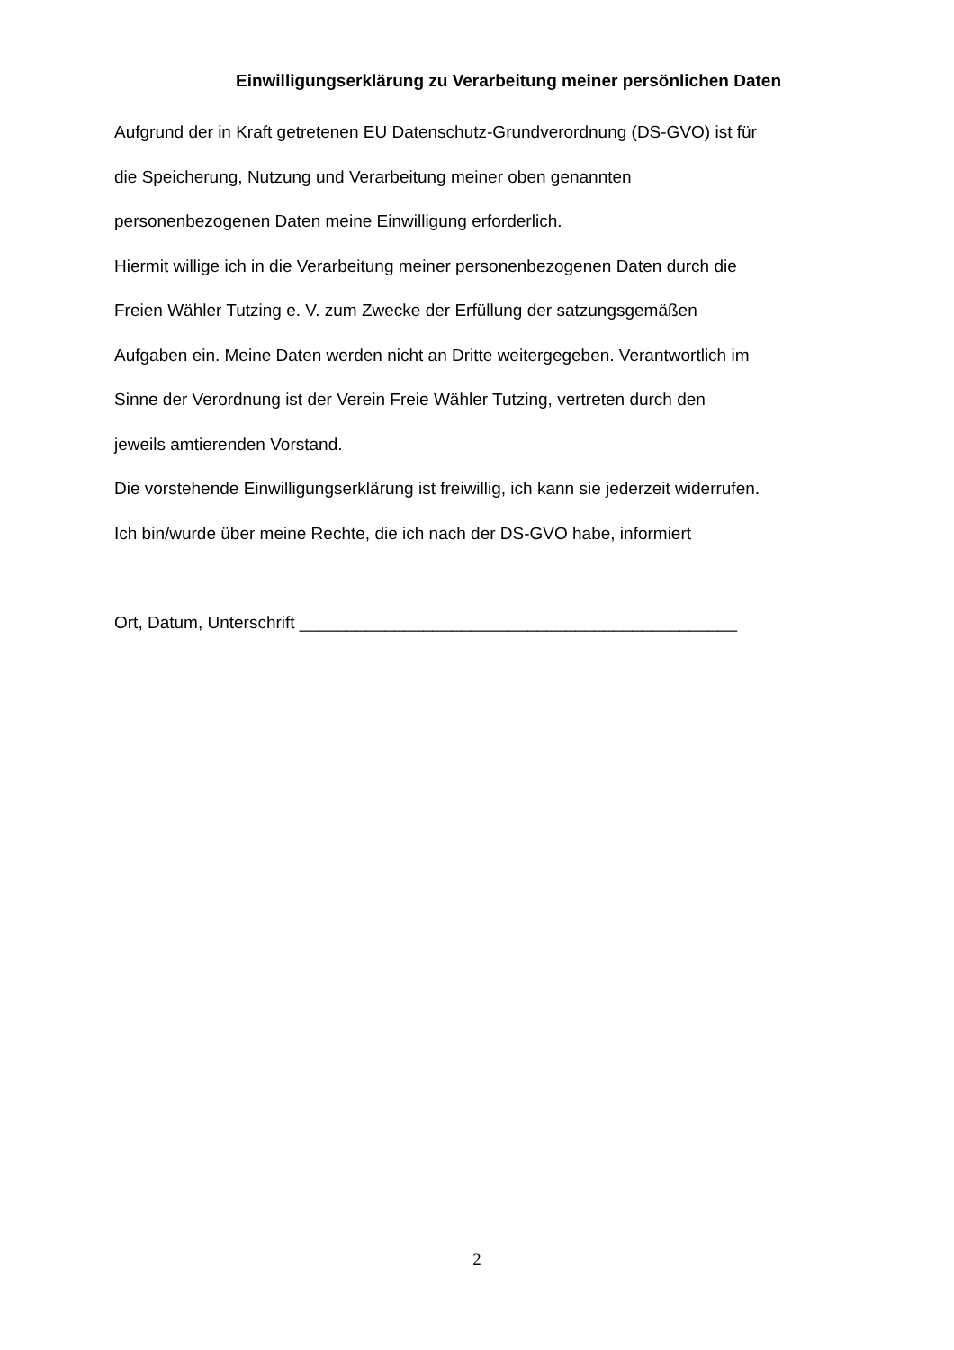Einwilligungserklärung zu Verarbeitung meiner persönlichen Daten
Aufgrund der in Kraft getretenen EU Datenschutz-Grundverordnung (DS-GVO) ist für
die Speicherung, Nutzung und Verarbeitung meiner oben genannten
personenbezogenen Daten meine Einwilligung erforderlich.
Hiermit willige ich in die Verarbeitung meiner personenbezogenen Daten durch die
Freien Wähler Tutzing e. V. zum Zwecke der Erfüllung der satzungsgemäßen
Aufgaben ein. Meine Daten werden nicht an Dritte weitergegeben. Verantwortlich im
Sinne der Verordnung ist der Verein Freie Wähler Tutzing, vertreten durch den
jeweils amtierenden Vorstand.
Die vorstehende Einwilligungserklärung ist freiwillig, ich kann sie jederzeit widerrufen.
Ich bin/wurde über meine Rechte, die ich nach der DS-GVO habe, informiert
Ort, Datum, Unterschrift ______________________________________________
2